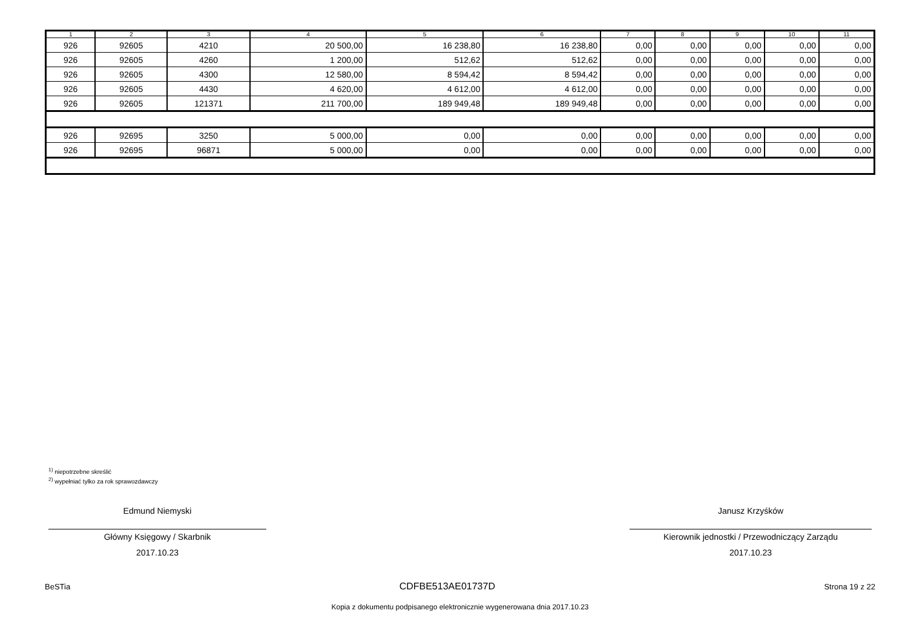| 1 | 2 | 3 | 4 | 5 | 6 | 7 | 8 | 9 | 10 | 11 |
| --- | --- | --- | --- | --- | --- | --- | --- | --- | --- | --- |
| 926 | 92605 | 4210 | 20 500,00 | 16 238,80 | 16 238,80 | 0,00 | 0,00 | 0,00 | 0,00 | 0,00 |
| 926 | 92605 | 4260 | 1 200,00 | 512,62 | 512,62 | 0,00 | 0,00 | 0,00 | 0,00 | 0,00 |
| 926 | 92605 | 4300 | 12 580,00 | 8 594,42 | 8 594,42 | 0,00 | 0,00 | 0,00 | 0,00 | 0,00 |
| 926 | 92605 | 4430 | 4 620,00 | 4 612,00 | 4 612,00 | 0,00 | 0,00 | 0,00 | 0,00 | 0,00 |
| 926 | 92605 | 121371 | 211 700,00 | 189 949,48 | 189 949,48 | 0,00 | 0,00 | 0,00 | 0,00 | 0,00 |
| 926 | 92695 | 3250 | 5 000,00 | 0,00 | 0,00 | 0,00 | 0,00 | 0,00 | 0,00 | 0,00 |
| 926 | 92695 | 96871 | 5 000,00 | 0,00 | 0,00 | 0,00 | 0,00 | 0,00 | 0,00 | 0,00 |
<sup>1)</sup> niepotrzebne skreślić
<sup>2)</sup> wypełniać tylko za rok sprawozdawczy
Edmund Niemyski
Główny Księgowy / Skarbnik
2017.10.23
Janusz Krzyśków
Kierownik jednostki / Przewodniczący Zarządu
2017.10.23
BeSTia CDFBE513AE01737D Strona 19 z 22
Kopia z dokumentu podpisanego elektronicznie wygenerowana dnia 2017.10.23